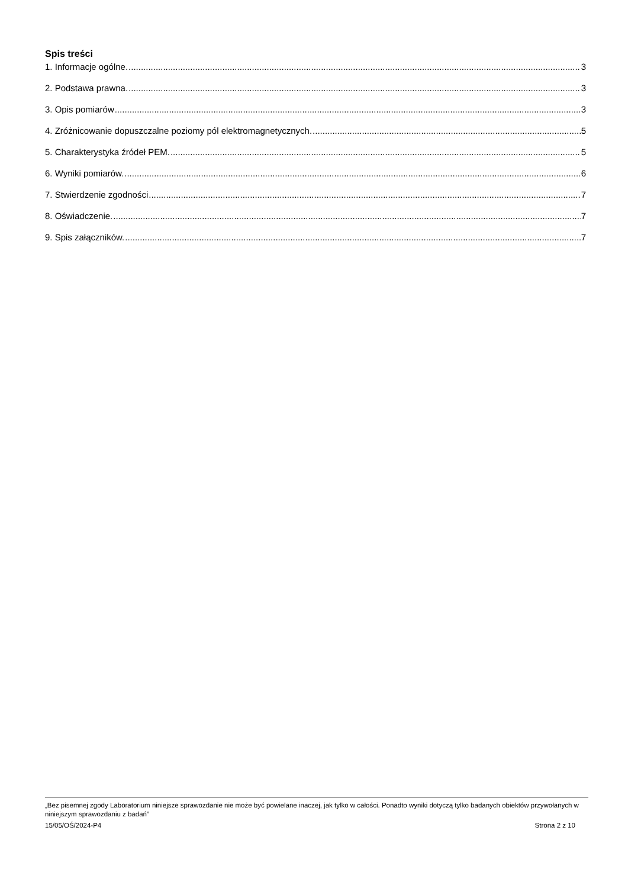Spis treści
1. Informacje ogólne. 3
2. Podstawa prawna. 3
3. Opis pomiarów 3
4. Zróżnicowanie dopuszczalne poziomy pól elektromagnetycznych. 5
5. Charakterystyka źródeł PEM. 5
6. Wyniki pomiarów. 6
7. Stwierdzenie zgodności 7
8. Oświadczenie. 7
9. Spis załączników. 7
„Bez pisemnej zgody Laboratorium niniejsze sprawozdanie nie może być powielane inaczej, jak tylko w całości. Ponadto wyniki dotyczą tylko badanych obiektów przywołanych w niniejszym sprawozdaniu z badań”
15/05/OŚ/2024-P4 Strona 2 z 10